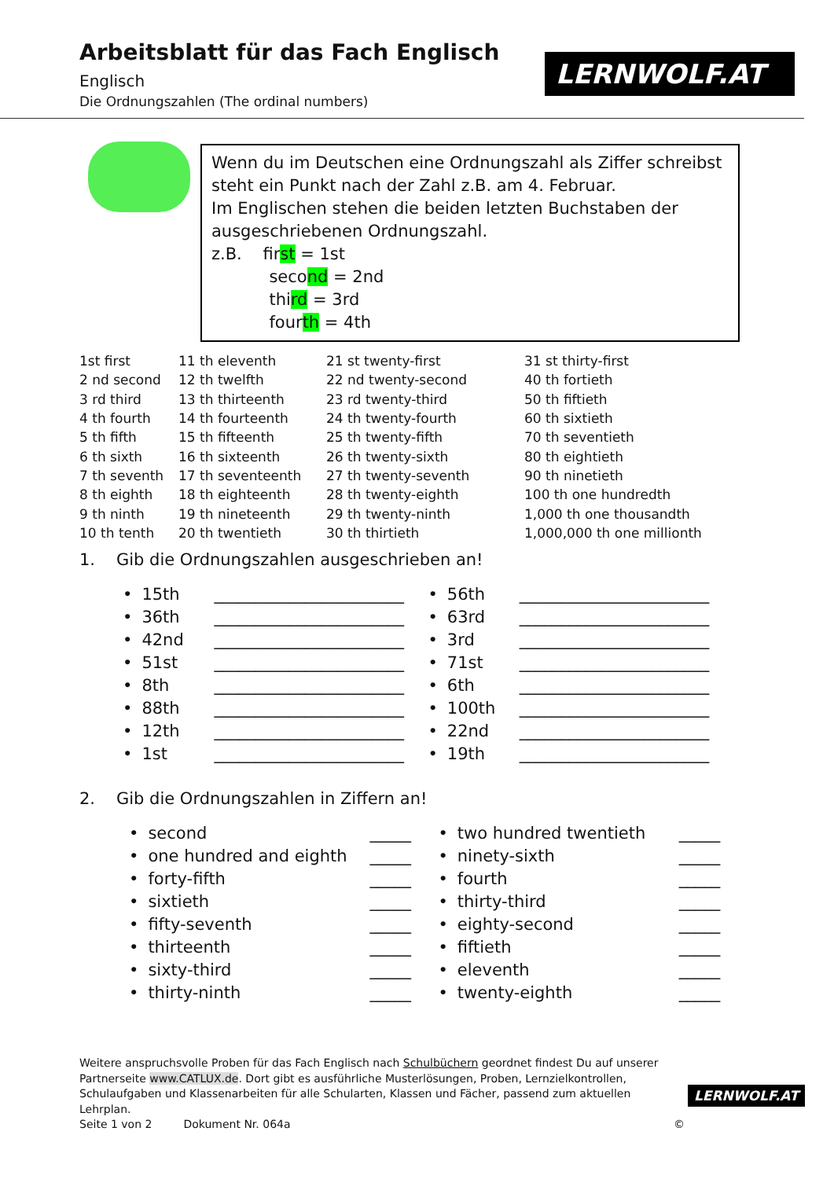Arbeitsblatt für das Fach Englisch
Englisch
Die Ordnungszahlen (The ordinal numbers)
LERNWOLF.AT
Wenn du im Deutschen eine Ordnungszahl als Ziffer schreibst steht ein Punkt nach der Zahl z.B. am 4. Februar.
Im Englischen stehen die beiden letzten Buchstaben der ausgeschriebenen Ordnungszahl.
z.B. first = 1st
second = 2nd
third = 3rd
fourth = 4th
| 1st first | 11 th eleventh | 21 st twenty-first | 31 st thirty-first |
| 2 nd second | 12 th twelfth | 22 nd twenty-second | 40 th fortieth |
| 3 rd third | 13 th thirteenth | 23 rd twenty-third | 50 th fiftieth |
| 4 th fourth | 14 th fourteenth | 24 th twenty-fourth | 60 th sixtieth |
| 5 th fifth | 15 th fifteenth | 25 th twenty-fifth | 70 th seventieth |
| 6 th sixth | 16 th sixteenth | 26 th twenty-sixth | 80 th eightieth |
| 7 th seventh | 17 th seventeenth | 27 th twenty-seventh | 90 th ninetieth |
| 8 th eighth | 18 th eighteenth | 28 th twenty-eighth | 100 th one hundredth |
| 9 th ninth | 19 th nineteenth | 29 th twenty-ninth | 1,000 th one thousandth |
| 10 th tenth | 20 th twentieth | 30 th thirtieth | 1,000,000 th one millionth |
1. Gib die Ordnungszahlen ausgeschrieben an!
| • | 15th | _______________________ | • | 56th | _______________________ |
| • | 36th | _______________________ | • | 63rd | _______________________ |
| • | 42nd | _______________________ | • | 3rd | _______________________ |
| • | 51st | _______________________ | • | 71st | _______________________ |
| • | 8th | _______________________ | • | 6th | _______________________ |
| • | 88th | _______________________ | • | 100th | _______________________ |
| • | 12th | _______________________ | • | 22nd | _______________________ |
| • | 1st | _______________________ | • | 19th | _______________________ |
2. Gib die Ordnungszahlen in Ziffern an!
| • | second | _____ | • | two hundred twentieth | _____ |
| • | one hundred and eighth | _____ | • | ninety-sixth | _____ |
| • | forty-fifth | _____ | • | fourth | _____ |
| • | sixtieth | _____ | • | thirty-third | _____ |
| • | fifty-seventh | _____ | • | eighty-second | _____ |
| • | thirteenth | _____ | • | fiftieth | _____ |
| • | sixty-third | _____ | • | eleventh | _____ |
| • | thirty-ninth | _____ | • | twenty-eighth | _____ |
Weitere anspruchsvolle Proben für das Fach Englisch nach Schulbüchern geordnet findest Du auf unserer Partnerseite www.CATLUX.de. Dort gibt es ausführliche Musterlösungen, Proben, Lernzielkontrollen, Schulaufgaben und Klassenarbeiten für alle Schularten, Klassen und Fächer, passend zum aktuellen Lehrplan.
Seite 1 von 2 Dokument Nr. 064a ©
LERNWOLF.AT